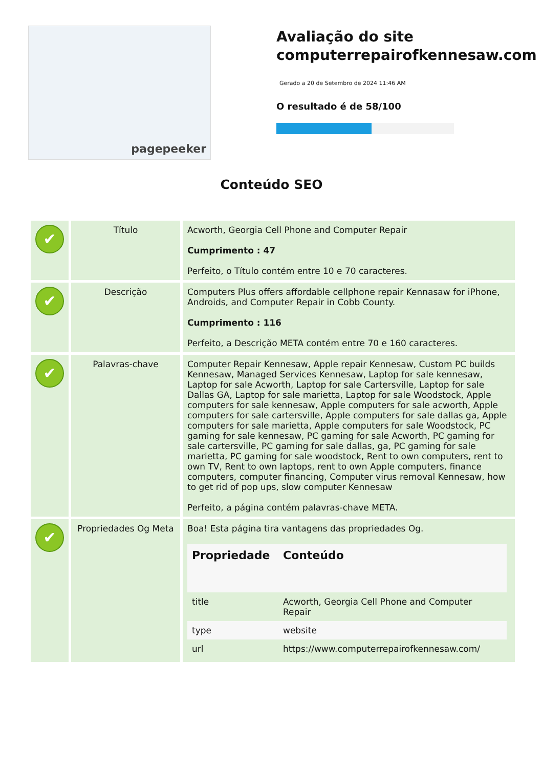pagepeeker
Avaliação do site computerrepairofkennesaw.com
Gerado a 20 de Setembro de 2024 11:46 AM
O resultado é de 58/100
Conteúdo SEO
| ✔ | Título | Acworth, Georgia Cell Phone and Computer Repair Cumprimento : 47 Perfeito, o Título contém entre 10 e 70 caracteres. |
| ✔ | Descrição | Computers Plus offers affordable cellphone repair Kennasaw for iPhone, Androids, and Computer Repair in Cobb County. Cumprimento : 116 Perfeito, a Descrição META contém entre 70 e 160 caracteres. |
| ✔ | Palavras-chave | Computer Repair Kennesaw, Apple repair Kennesaw, Custom PC builds Kennesaw, Managed Services Kennesaw, Laptop for sale kennesaw, Laptop for sale Acworth, Laptop for sale Cartersville, Laptop for sale Dallas GA, Laptop for sale marietta, Laptop for sale Woodstock, Apple computers for sale kennesaw, Apple computers for sale acworth, Apple computers for sale cartersville, Apple computers for sale dallas ga, Apple computers for sale marietta, Apple computers for sale Woodstock, PC gaming for sale kennesaw, PC gaming for sale Acworth, PC gaming for sale cartersville, PC gaming for sale dallas, ga, PC gaming for sale marietta, PC gaming for sale woodstock, Rent to own computers, rent to own TV, Rent to own laptops, rent to own Apple computers, finance computers, computer financing, Computer virus removal Kennesaw, how to get rid of pop ups, slow computer Kennesaw Perfeito, a página contém palavras-chave META. |
| ✔ | Propriedades Og Meta | Boa! Esta página tira vantagens das propriedades Og. / Propriedade / Conteúdo / / --- / --- / / title / Acworth, Georgia Cell Phone and Computer Repair / / type / website / / url / https://www.computerrepairofkennesaw.com/ / |